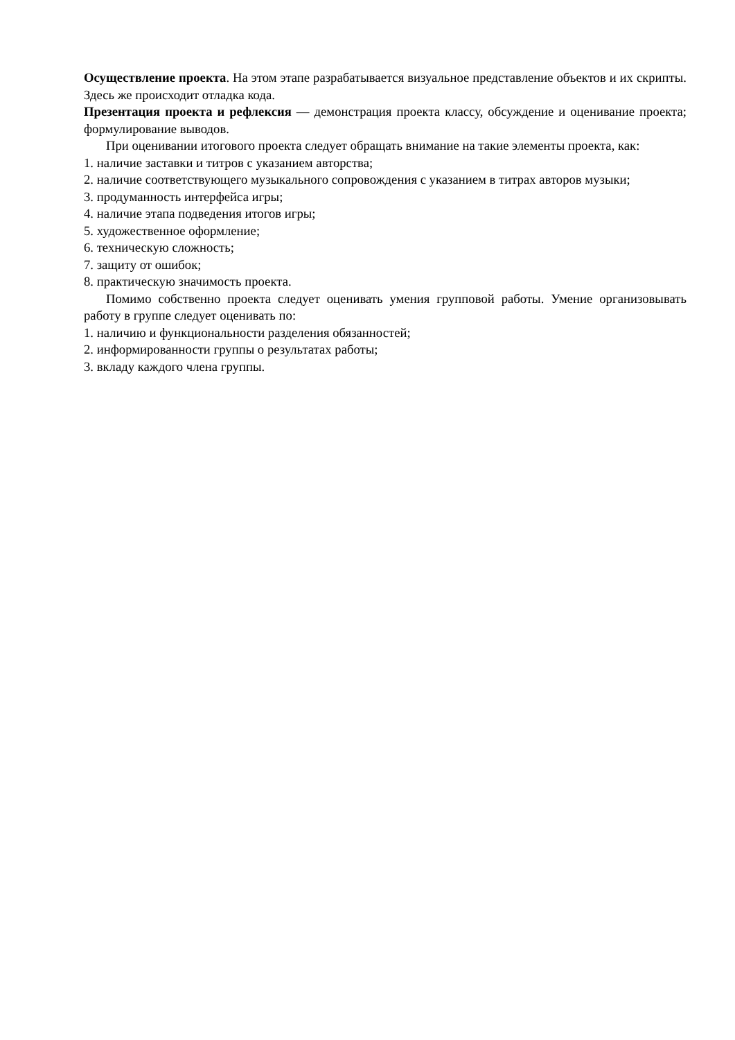Осуществление проекта. На этом этапе разрабатывается визуальное представление объектов и их скрипты. Здесь же происходит отладка кода.
Презентация проекта и рефлексия — демонстрация проекта классу, обсуждение и оценивание проекта; формулирование выводов.
При оценивании итогового проекта следует обращать внимание на такие элементы проекта, как:
1. наличие заставки и титров с указанием авторства;
2. наличие соответствующего музыкального сопровождения с указанием в титрах авторов музыки;
3. продуманность интерфейса игры;
4. наличие этапа подведения итогов игры;
5. художественное оформление;
6. техническую сложность;
7. защиту от ошибок;
8. практическую значимость проекта.
Помимо собственно проекта следует оценивать умения групповой работы. Умение организовывать работу в группе следует оценивать по:
1. наличию и функциональности разделения обязанностей;
2. информированности группы о результатах работы;
3. вкладу каждого члена группы.